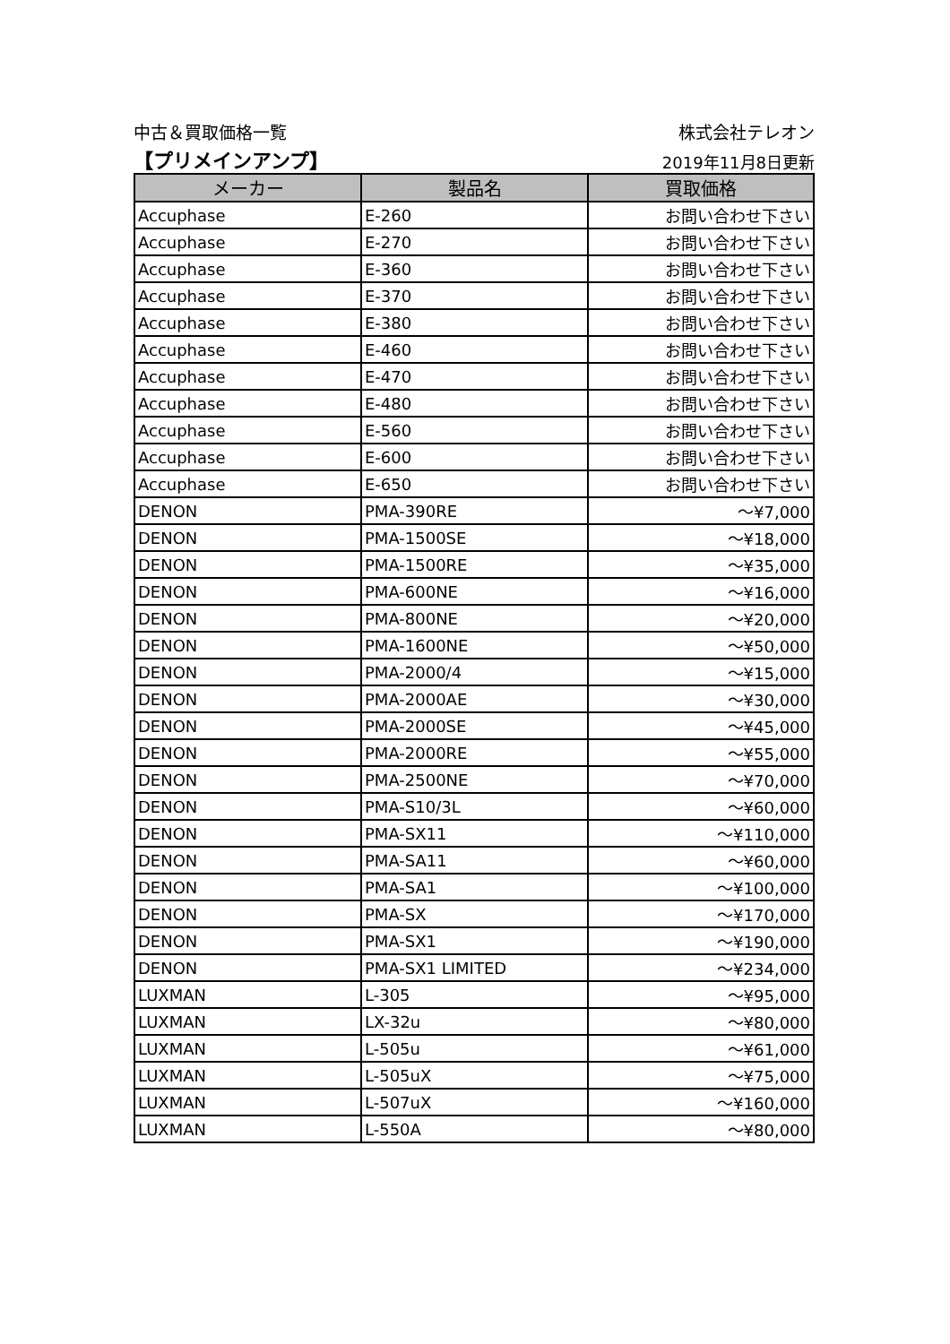中古＆買取価格一覧 株式会社テレオン
【プリメインアンプ】 2019年11月8日更新
| メーカー | 製品名 | 買取価格 |
| --- | --- | --- |
| Accuphase | E-260 | お問い合わせ下さい |
| Accuphase | E-270 | お問い合わせ下さい |
| Accuphase | E-360 | お問い合わせ下さい |
| Accuphase | E-370 | お問い合わせ下さい |
| Accuphase | E-380 | お問い合わせ下さい |
| Accuphase | E-460 | お問い合わせ下さい |
| Accuphase | E-470 | お問い合わせ下さい |
| Accuphase | E-480 | お問い合わせ下さい |
| Accuphase | E-560 | お問い合わせ下さい |
| Accuphase | E-600 | お問い合わせ下さい |
| Accuphase | E-650 | お問い合わせ下さい |
| DENON | PMA-390RE | ～¥7,000 |
| DENON | PMA-1500SE | ～¥18,000 |
| DENON | PMA-1500RE | ～¥35,000 |
| DENON | PMA-600NE | ～¥16,000 |
| DENON | PMA-800NE | ～¥20,000 |
| DENON | PMA-1600NE | ～¥50,000 |
| DENON | PMA-2000/4 | ～¥15,000 |
| DENON | PMA-2000AE | ～¥30,000 |
| DENON | PMA-2000SE | ～¥45,000 |
| DENON | PMA-2000RE | ～¥55,000 |
| DENON | PMA-2500NE | ～¥70,000 |
| DENON | PMA-S10/3L | ～¥60,000 |
| DENON | PMA-SX11 | ～¥110,000 |
| DENON | PMA-SA11 | ～¥60,000 |
| DENON | PMA-SA1 | ～¥100,000 |
| DENON | PMA-SX | ～¥170,000 |
| DENON | PMA-SX1 | ～¥190,000 |
| DENON | PMA-SX1 LIMITED | ～¥234,000 |
| LUXMAN | L-305 | ～¥95,000 |
| LUXMAN | LX-32u | ～¥80,000 |
| LUXMAN | L-505u | ～¥61,000 |
| LUXMAN | L-505uX | ～¥75,000 |
| LUXMAN | L-507uX | ～¥160,000 |
| LUXMAN | L-550A | ～¥80,000 |